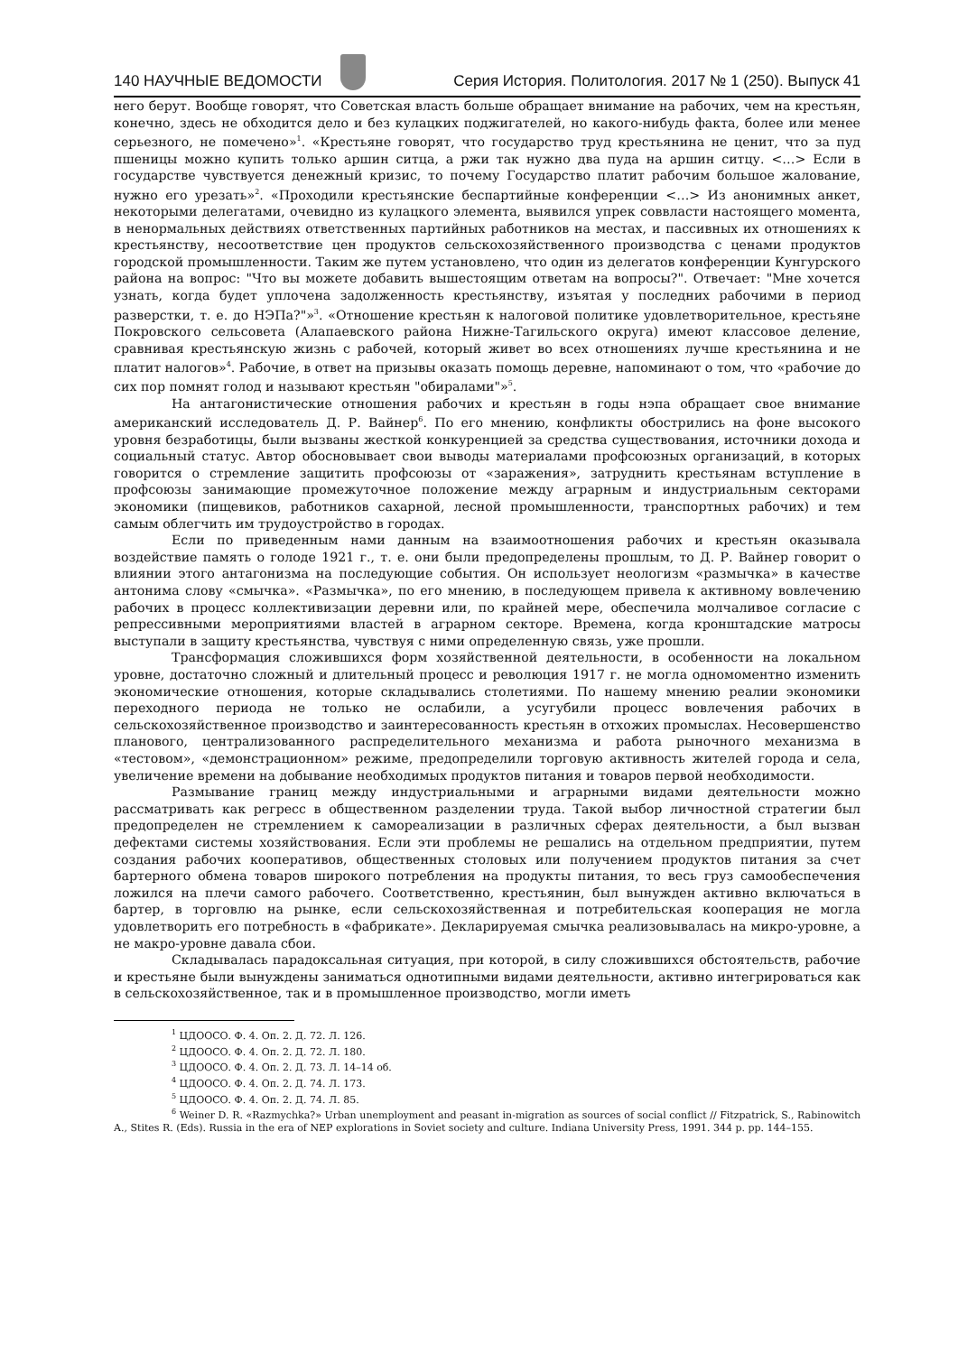140 НАУЧНЫЕ ВЕДОМОСТИ
Серия История. Политология. 2017 № 1 (250). Выпуск 41
него берут. Вообще говорят, что Советская власть больше обращает внимание на рабочих, чем на крестьян, конечно, здесь не обходится дело и без кулацких поджигателей, но какого-нибудь факта, более или менее серьезного, не помечено»<sup>1</sup>. «Крестьяне говорят, что государство труд крестьянина не ценит, что за пуд пшеницы можно купить только аршин ситца, а ржи так нужно два пуда на аршин ситцу. <…> Если в государстве чувствуется денежный кризис, то почему Государство платит рабочим большое жалование, нужно его урезать»<sup>2</sup>. «Проходили крестьянские беспартийные конференции <…> Из анонимных анкет, некоторыми делегатами, очевидно из кулацкого элемента, выявился упрек соввласти настоящего момента, в ненормальных действиях ответственных партийных работников на местах, и пассивных их отношениях к крестьянству, несоответствие цен продуктов сельскохозяйственного производства с ценами продуктов городской промышленности. Таким же путем установлено, что один из делегатов конференции Кунгурского района на вопрос: "Что вы можете добавить вышестоящим ответам на вопросы?". Отвечает: "Мне хочется узнать, когда будет уплочена задолженность крестьянству, изъятая у последних рабочими в период разверстки, т. е. до НЭПа?"»<sup>3</sup>. «Отношение крестьян к налоговой политике удовлетворительное, крестьяне Покровского сельсовета (Алапаевского района Нижне-Тагильского округа) имеют классовое деление, сравнивая крестьянскую жизнь с рабочей, который живет во всех отношениях лучше крестьянина и не платит налогов»<sup>4</sup>. Рабочие, в ответ на призывы оказать помощь деревне, напоминают о том, что «рабочие до сих пор помнят голод и называют крестьян "обиралами"»<sup>5</sup>.
На антагонистические отношения рабочих и крестьян в годы нэпа обращает свое внимание американский исследователь Д. Р. Вайнер<sup>6</sup>. По его мнению, конфликты обострились на фоне высокого уровня безработицы, были вызваны жесткой конкуренцией за средства существования, источники дохода и социальный статус. Автор обосновывает свои выводы материалами профсоюзных организаций, в которых говорится о стремление защитить профсоюзы от «заражения», затруднить крестьянам вступление в профсоюзы занимающие промежуточное положение между аграрным и индустриальным секторами экономики (пищевиков, работников сахарной, лесной промышленности, транспортных рабочих) и тем самым облегчить им трудоустройство в городах.
Если по приведенным нами данным на взаимоотношения рабочих и крестьян оказывала воздействие память о голоде 1921 г., т. е. они были предопределены прошлым, то Д. Р. Вайнер говорит о влиянии этого антагонизма на последующие события. Он использует неологизм «размычка» в качестве антонима слову «смычка». «Размычка», по его мнению, в последующем привела к активному вовлечению рабочих в процесс коллективизации деревни или, по крайней мере, обеспечила молчаливое согласие с репрессивными мероприятиями властей в аграрном секторе. Времена, когда кронштадские матросы выступали в защиту крестьянства, чувствуя с ними определенную связь, уже прошли.
Трансформация сложившихся форм хозяйственной деятельности, в особенности на локальном уровне, достаточно сложный и длительный процесс и революция 1917 г. не могла одномоментно изменить экономические отношения, которые складывались столетиями. По нашему мнению реалии экономики переходного периода не только не ослабили, а усугубили процесс вовлечения рабочих в сельскохозяйственное производство и заинтересованность крестьян в отхожих промыслах. Несовершенство планового, централизованного распределительного механизма и работа рыночного механизма в «тестовом», «демонстрационном» режиме, предопределили торговую активность жителей города и села, увеличение времени на добывание необходимых продуктов питания и товаров первой необходимости.
Размывание границ между индустриальными и аграрными видами деятельности можно рассматривать как регресс в общественном разделении труда. Такой выбор личностной стратегии был предопределен не стремлением к самореализации в различных сферах деятельности, а был вызван дефектами системы хозяйствования. Если эти проблемы не решались на отдельном предприятии, путем создания рабочих кооперативов, общественных столовых или получением продуктов питания за счет бартерного обмена товаров широкого потребления на продукты питания, то весь груз самообеспечения ложился на плечи самого рабочего. Соответственно, крестьянин, был вынужден активно включаться в бартер, в торговлю на рынке, если сельскохозяйственная и потребительская кооперация не могла удовлетворить его потребность в «фабрикате». Декларируемая смычка реализовывалась на микро-уровне, а не макро-уровне давала сбои.
Складывалась парадоксальная ситуация, при которой, в силу сложившихся обстоятельств, рабочие и крестьяне были вынуждены заниматься однотипными видами деятельности, активно интегрироваться как в сельскохозяйственное, так и в промышленное производство, могли иметь
<sup>1</sup> ЦДООСО. Ф. 4. Оп. 2. Д. 72. Л. 126.
<sup>2</sup> ЦДООСО. Ф. 4. Оп. 2. Д. 72. Л. 180.
<sup>3</sup> ЦДООСО. Ф. 4. Оп. 2. Д. 73. Л. 14–14 об.
<sup>4</sup> ЦДООСО. Ф. 4. Оп. 2. Д. 74. Л. 173.
<sup>5</sup> ЦДООСО. Ф. 4. Оп. 2. Д. 74. Л. 85.
<sup>6</sup> Weiner D. R. «Razmychka?» Urban unemployment and peasant in-migration as sources of social conflict // Fitzpatrick, S., Rabinowitch A., Stites R. (Eds). Russia in the era of NEP explorations in Soviet society and culture. Indiana University Press, 1991. 344 p. pp. 144–155.